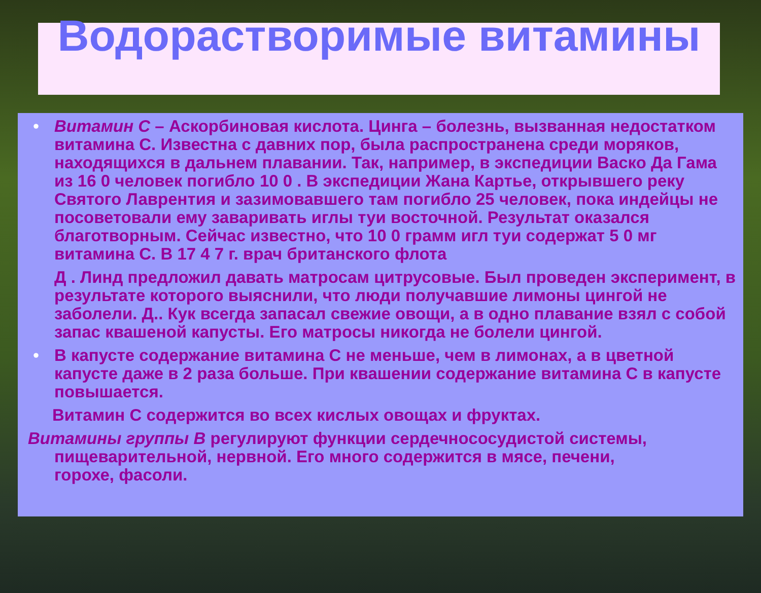Водорастворимые витамины
• Витамин С – Аскорбиновая кислота. Цинга – болезнь, вызванная недостатком витамина С. Известна с давних пор, была распространена среди моряков, находящихся в дальнем плавании. Так, например, в экспедиции Васко Да Гама из 16 0 человек погибло 10 0 . В экспедиции Жана Картье, открывшего реку Святого Лаврентия и зазимовавшего там погибло 25 человек, пока индейцы не посоветовали ему заваривать иглы туи восточной. Результат оказался благотворным. Сейчас известно, что 10 0 грамм игл туи содержат 5 0 мг витамина С. В 17 4 7 г. врач британского флота
Д . Линд предложил давать матросам цитрусовые. Был проведен эксперимент, в результате которого выяснили, что люди получавшие лимоны цингой не заболели. Д.. Кук всегда запасал свежие овощи, а в одно плавание взял с собой запас квашеной капусты. Его матросы никогда не болели цингой.
• В капусте содержание витамина С не меньше, чем в лимонах, а в цветной капусте даже в 2 раза больше. При квашении содержание витамина С в капусте повышается.
Витамин С содержится во всех кислых овощах и фруктах.
Витамины группы В регулируют функции сердечнососудистой системы,
пищеварительной, нервной. Его много содержится в мясе, печени,
горохе, фасоли.